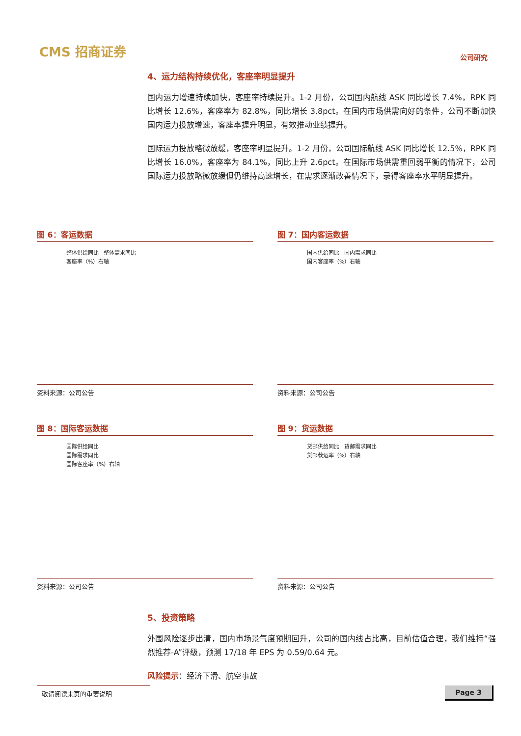CMS 招商证券
公司研究
4、运力结构持续优化，客座率明显提升
国内运力增速持续加快，客座率持续提升。1-2 月份，公司国内航线 ASK 同比增长 7.4%，RPK 同比增长 12.6%，客座率为 82.8%，同比增长 3.8pct。在国内市场供需向好的条件，公司不断加快国内运力投放增速，客座率提升明显，有效推动业绩提升。
国际运力投放略微放缓，客座率明显提升。1-2 月份，公司国际航线 ASK 同比增长 12.5%，RPK 同比增长 16.0%，客座率为 84.1%，同比上升 2.6pct。在国际市场供需重回弱平衡的情况下，公司国际运力投放略微放缓但仍维持高速增长，在需求逐渐改善情况下，录得客座率水平明显提升。
图 6：客运数据
整体供给同比 整体需求同比
客座率（%）右轴
资料来源：公司公告
图 7：国内客运数据
国内供给同比 国内需求同比
国内客座率（%）右轴
资料来源：公司公告
图 8：国际客运数据
国际供给同比
国际需求同比
国际客座率（%）右轴
资料来源：公司公告
图 9：货运数据
货邮供给同比 货邮需求同比
货邮载运率（%）右轴
资料来源：公司公告
5、投资策略
外围风险逐步出清，国内市场景气度预期回升，公司的国内线占比高，目前估值合理，我们维持“强烈推荐-A”评级，预测 17/18 年 EPS 为 0.59/0.64 元。
风险提示：经济下滑、航空事故
敬请阅读末页的重要说明 Page 3